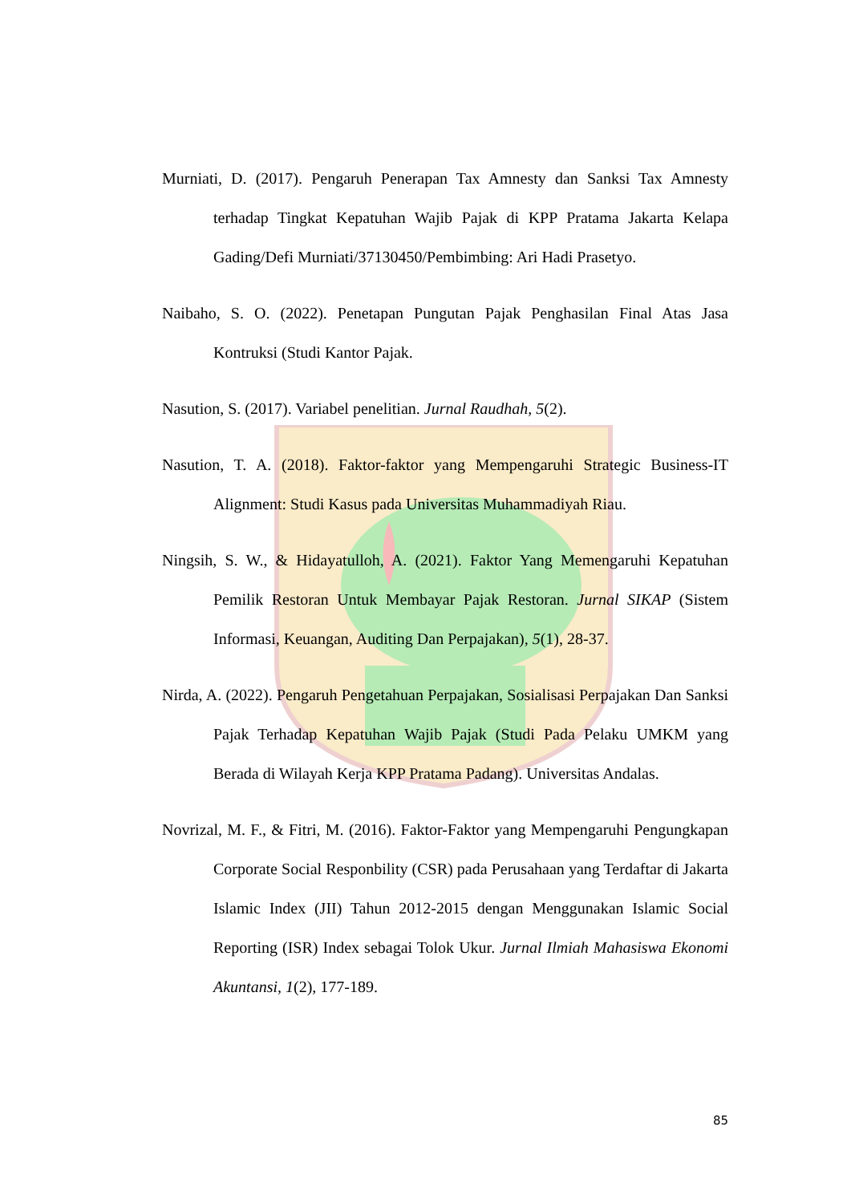Murniati, D. (2017). Pengaruh Penerapan Tax Amnesty dan Sanksi Tax Amnesty terhadap Tingkat Kepatuhan Wajib Pajak di KPP Pratama Jakarta Kelapa Gading/Defi Murniati/37130450/Pembimbing: Ari Hadi Prasetyo.
Naibaho, S. O. (2022). Penetapan Pungutan Pajak Penghasilan Final Atas Jasa Kontruksi (Studi Kantor Pajak.
Nasution, S. (2017). Variabel penelitian. Jurnal Raudhah, 5(2).
Nasution, T. A. (2018). Faktor-faktor yang Mempengaruhi Strategic Business-IT Alignment: Studi Kasus pada Universitas Muhammadiyah Riau.
Ningsih, S. W., & Hidayatulloh, A. (2021). Faktor Yang Memengaruhi Kepatuhan Pemilik Restoran Untuk Membayar Pajak Restoran. Jurnal SIKAP (Sistem Informasi, Keuangan, Auditing Dan Perpajakan), 5(1), 28-37.
Nirda, A. (2022). Pengaruh Pengetahuan Perpajakan, Sosialisasi Perpajakan Dan Sanksi Pajak Terhadap Kepatuhan Wajib Pajak (Studi Pada Pelaku UMKM yang Berada di Wilayah Kerja KPP Pratama Padang). Universitas Andalas.
Novrizal, M. F., & Fitri, M. (2016). Faktor-Faktor yang Mempengaruhi Pengungkapan Corporate Social Responbility (CSR) pada Perusahaan yang Terdaftar di Jakarta Islamic Index (JII) Tahun 2012-2015 dengan Menggunakan Islamic Social Reporting (ISR) Index sebagai Tolok Ukur. Jurnal Ilmiah Mahasiswa Ekonomi Akuntansi, 1(2), 177-189.
85